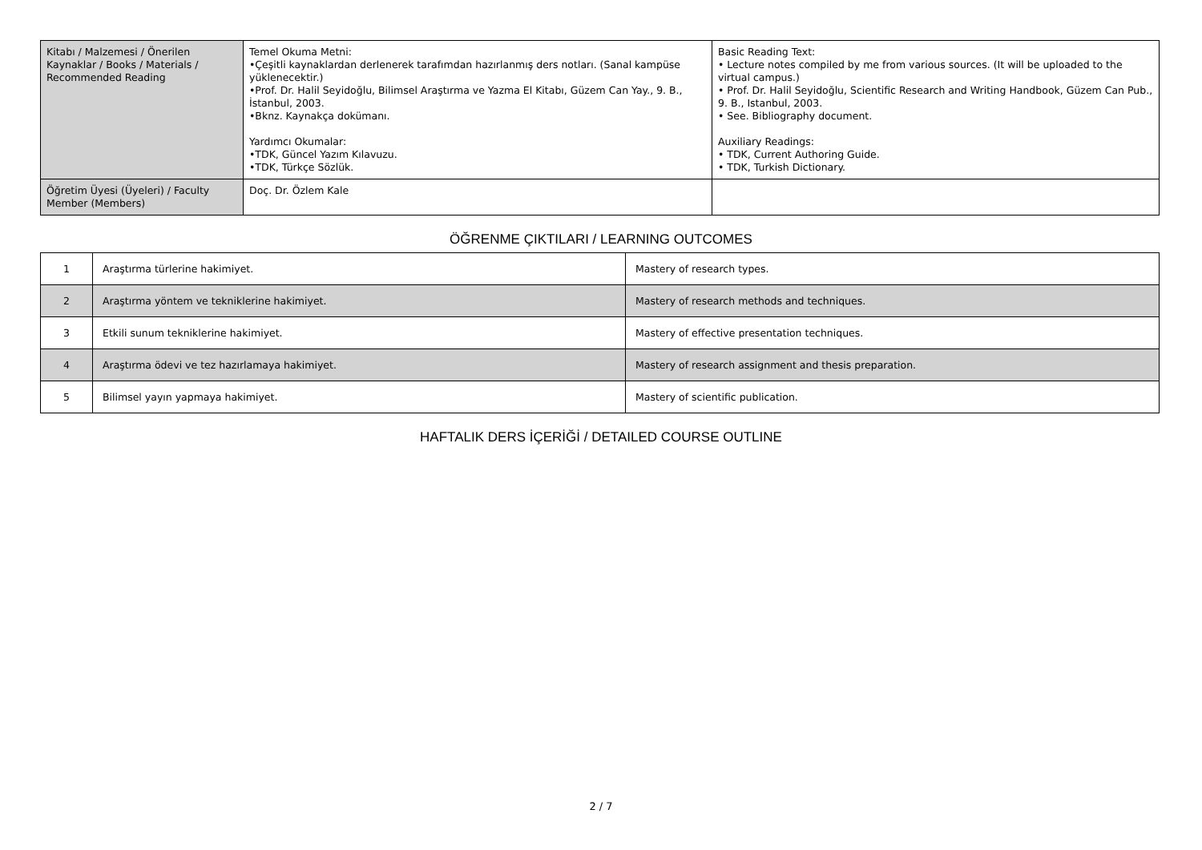| Kitabı / Malzemesi / Önerilen Kaynaklar / Books / Materials / Recommended Reading | Temel Okuma Metni: •Çeşitli kaynaklardan derlenerek tarafımdan hazırlanmış ders notları. (Sanal kampüse yüklenecektir.) •Prof. Dr. Halil Seyidoğlu, Bilimsel Araştırma ve Yazma El Kitabı, Güzem Can Yay., 9. B., İstanbul, 2003. •Bknz. Kaynakça dokümanı. Yardımcı Okumalar: •TDK, Güncel Yazım Kılavuzu. •TDK, Türkçe Sözlük. | Basic Reading Text: • Lecture notes compiled by me from various sources. (It will be uploaded to the virtual campus.) • Prof. Dr. Halil Seyidoğlu, Scientific Research and Writing Handbook, Güzem Can Pub., 9. B., Istanbul, 2003. • See. Bibliography document. Auxiliary Readings: • TDK, Current Authoring Guide. • TDK, Turkish Dictionary. |
| Öğretim Üyesi (Üyeleri) / Faculty Member (Members) | Doç. Dr. Özlem Kale | |
ÖĞRENME ÇIKTILARI / LEARNING OUTCOMES
| 1 | Araştırma türlerine hakimiyet. | Mastery of research types. |
| 2 | Araştırma yöntem ve tekniklerine hakimiyet. | Mastery of research methods and techniques. |
| 3 | Etkili sunum tekniklerine hakimiyet. | Mastery of effective presentation techniques. |
| 4 | Araştırma ödevi ve tez hazırlamaya hakimiyet. | Mastery of research assignment and thesis preparation. |
| 5 | Bilimsel yayın yapmaya hakimiyet. | Mastery of scientific publication. |
HAFTALIK DERS İÇERİĞİ / DETAILED COURSE OUTLINE
2 / 7